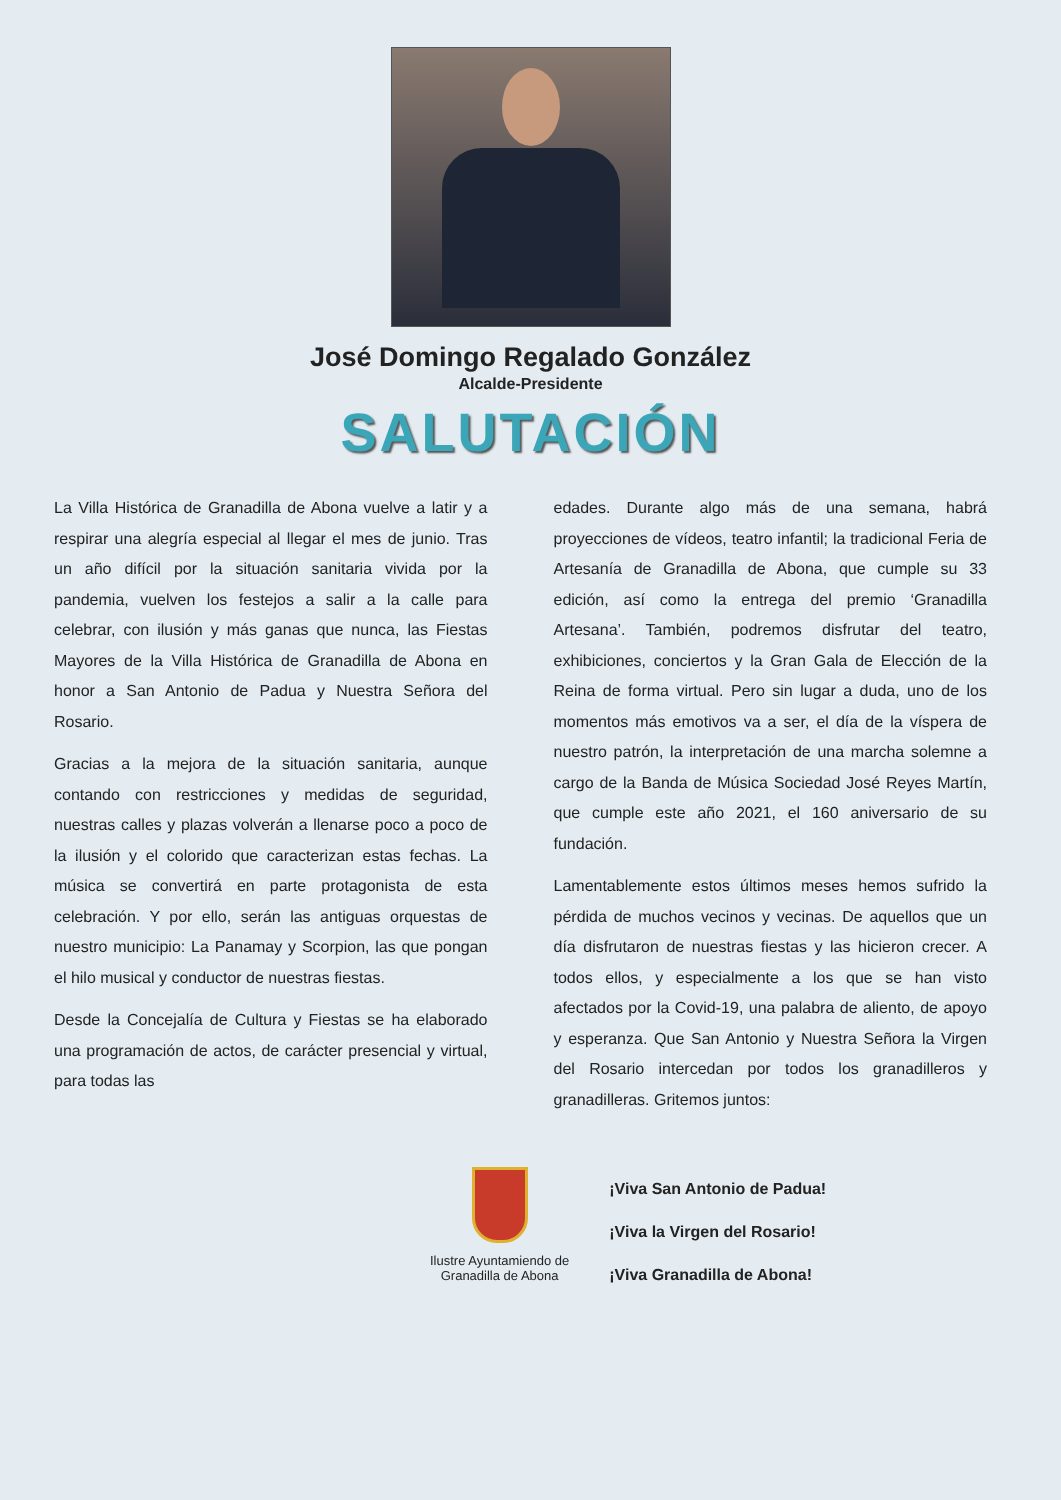José Domingo Regalado González
Alcalde-Presidente
SALUTACIÓN
La Villa Histórica de Granadilla de Abona vuelve a latir y a respirar una alegría especial al llegar el mes de junio. Tras un año difícil por la situación sanitaria vivida por la pandemia, vuelven los festejos a salir a la calle para celebrar, con ilusión y más ganas que nunca, las Fiestas Mayores de la Villa Histórica de Granadilla de Abona en honor a San Antonio de Padua y Nuestra Señora del Rosario.
Gracias a la mejora de la situación sanitaria, aunque contando con restricciones y medidas de seguridad, nuestras calles y plazas volverán a llenarse poco a poco de la ilusión y el colorido que caracterizan estas fechas. La música se convertirá en parte protagonista de esta celebración. Y por ello, serán las antiguas orquestas de nuestro municipio: La Panamay y Scorpion, las que pongan el hilo musical y conductor de nuestras fiestas.
Desde la Concejalía de Cultura y Fiestas se ha elaborado una programación de actos, de carácter presencial y virtual, para todas las
edades. Durante algo más de una semana, habrá proyecciones de vídeos, teatro infantil; la tradicional Feria de Artesanía de Granadilla de Abona, que cumple su 33 edición, así como la entrega del premio ‘Granadilla Artesana’. También, podremos disfrutar del teatro, exhibiciones, conciertos y la Gran Gala de Elección de la Reina de forma virtual. Pero sin lugar a duda, uno de los momentos más emotivos va a ser, el día de la víspera de nuestro patrón, la interpretación de una marcha solemne a cargo de la Banda de Música Sociedad José Reyes Martín, que cumple este año 2021, el 160 aniversario de su fundación.
Lamentablemente estos últimos meses hemos sufrido la pérdida de muchos vecinos y vecinas. De aquellos que un día disfrutaron de nuestras fiestas y las hicieron crecer. A todos ellos, y especialmente a los que se han visto afectados por la Covid-19, una palabra de aliento, de apoyo y esperanza. Que San Antonio y Nuestra Señora la Virgen del Rosario intercedan por todos los granadilleros y granadilleras. Gritemos juntos:
Ilustre Ayuntamiendo de
Granadilla de Abona
¡Viva San Antonio de Padua!
¡Viva la Virgen del Rosario!
¡Viva Granadilla de Abona!